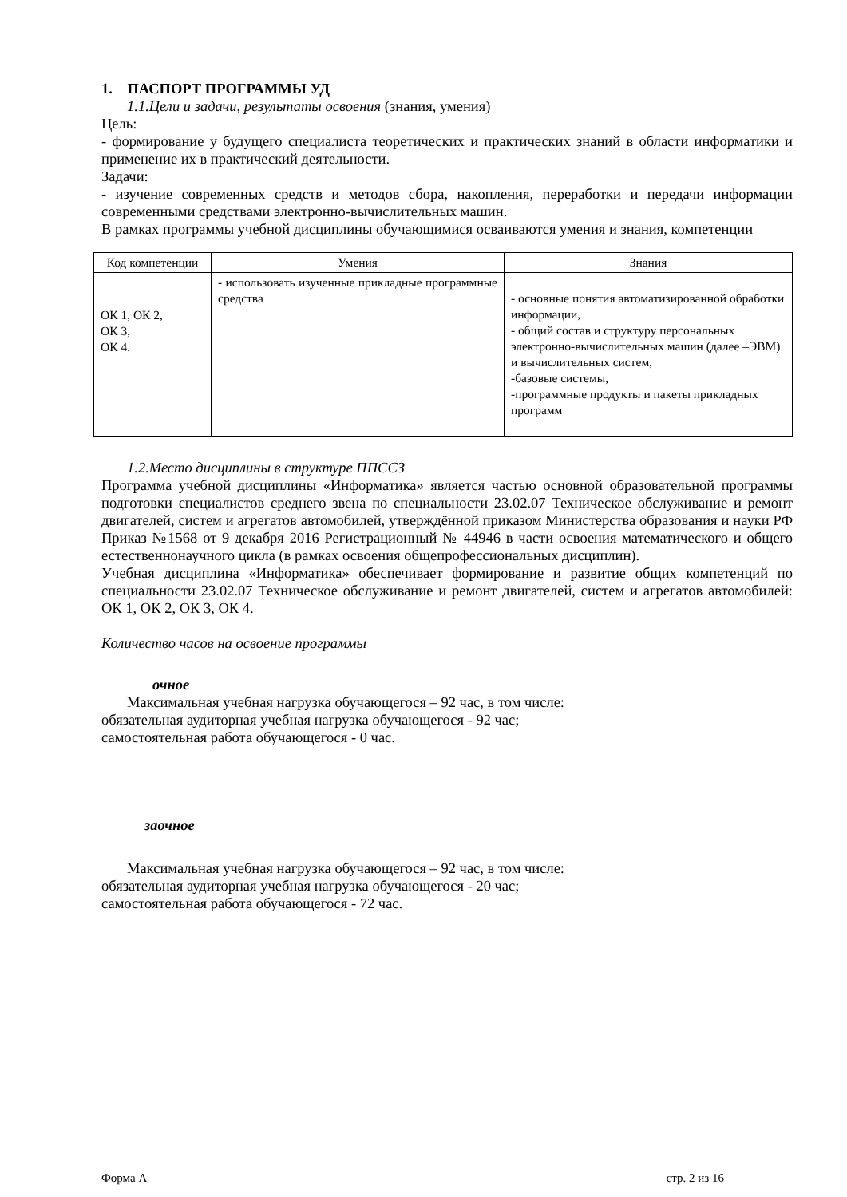1. ПАСПОРТ ПРОГРАММЫ УД
1.1.Цели и задачи, результаты освоения (знания, умения)
Цель:
- формирование у будущего специалиста теоретических и практических знаний в области информатики и применение их в практический деятельности.
Задачи:
- изучение современных средств и методов сбора, накопления, переработки и передачи информации современными средствами электронно-вычислительных машин.
В рамках программы учебной дисциплины обучающимися осваиваются умения и знания, компетенции
| Код компетенции | Умения | Знания |
| --- | --- | --- |
| ОК 1, ОК 2, ОК 3, ОК 4. | - использовать изученные прикладные программные средства | - основные понятия автоматизированной обработки информации, - общий состав и структуру персональных электронно-вычислительных машин (далее –ЭВМ) и вычислительных систем, -базовые системы, -программные продукты и пакеты прикладных программ |
1.2.Место дисциплины в структуре ППССЗ
Программа учебной дисциплины «Информатика» является частью основной образовательной программы подготовки специалистов среднего звена по специальности 23.02.07 Техническое обслуживание и ремонт двигателей, систем и агрегатов автомобилей, утверждённой приказом Министерства образования и науки РФ Приказ №1568 от 9 декабря 2016 Регистрационный № 44946 в части освоения математического и общего естественнонаучного цикла (в рамках освоения общепрофессиональных дисциплин).
Учебная дисциплина «Информатика» обеспечивает формирование и развитие общих компетенций по специальности 23.02.07 Техническое обслуживание и ремонт двигателей, систем и агрегатов автомобилей: ОК 1, ОК 2, ОК 3, ОК 4.
Количество часов на освоение программы
очное
Максимальная учебная нагрузка обучающегося – 92 час, в том числе:
обязательная аудиторная учебная нагрузка обучающегося - 92 час;
самостоятельная работа обучающегося - 0 час.
заочное
Максимальная учебная нагрузка обучающегося – 92 час, в том числе:
обязательная аудиторная учебная нагрузка обучающегося - 20 час;
самостоятельная работа обучающегося - 72 час.
Форма А стр. 2 из 16